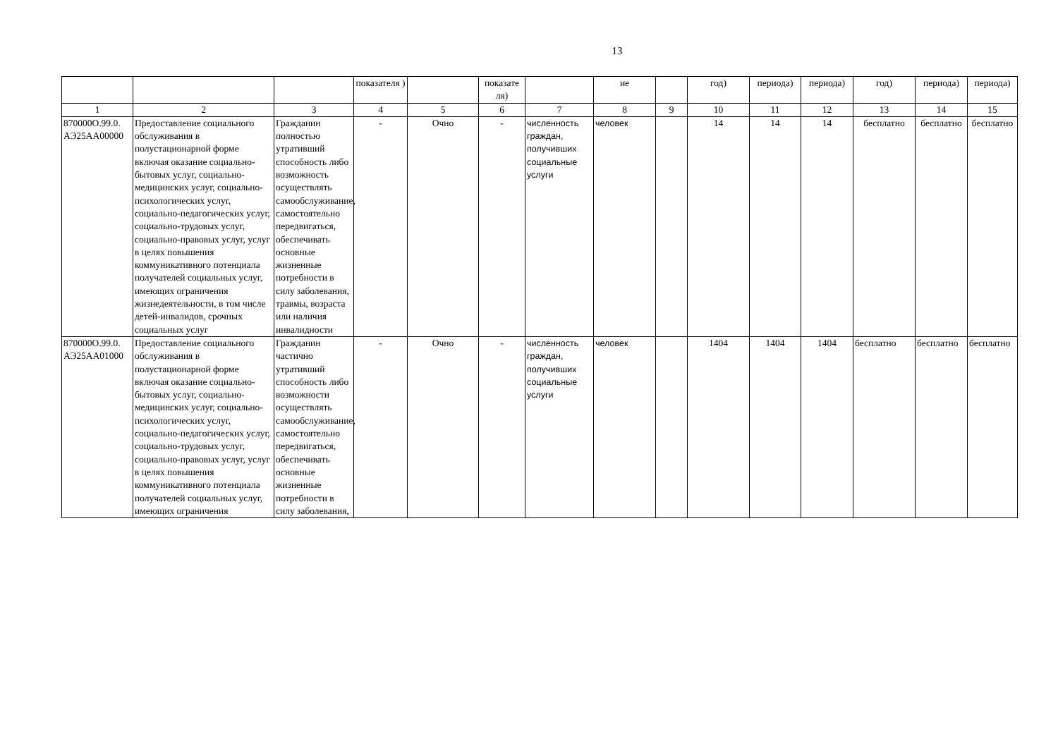13
| | | | показателя ) | | показате ля) | | ие | | год) | периода) | периода) | год) | периода) | периода) |
| --- | --- | --- | --- | --- | --- | --- | --- | --- | --- | --- | --- | --- | --- | --- |
| 1 | 2 | 3 | 4 | 5 | 6 | 7 | 8 | 9 | 10 | 11 | 12 | 13 | 14 | 15 |
| 870000О.99.0. АЭ25АА00000 | Предоставление социального обслуживания в полустационарной форме включая оказание социально-бытовых услуг, социально-медицинских услуг, социально-психологических услуг, социально-педагогических услуг, социально-трудовых услуг, социально-правовых услуг, услуг в целях повышения коммуникативного потенциала получателей социальных услуг, имеющих ограничения жизнедеятельности, в том числе детей-инвалидов, срочных социальных услуг | Гражданин полностью утративший способность либо возможность осуществлять самообслуживание, самостоятельно передвигаться, обеспечивать основные жизненные потребности в силу заболевания, травмы, возраста или наличия инвалидности | - | Очно | - | численность граждан, получивших социальные услуги | человек | | 14 | 14 | 14 | бесплатно | бесплатно | бесплатно |
| 870000О.99.0. АЭ25АА01000 | Предоставление социального обслуживания в полустационарной форме включая оказание социально-бытовых услуг, социально-медицинских услуг, социально-психологических услуг, социально-педагогических услуг, социально-трудовых услуг, социально-правовых услуг, услуг в целях повышения коммуникативного потенциала получателей социальных услуг, имеющих ограничения | Гражданин частично утративший способность либо возможности осуществлять самообслуживание, самостоятельно передвигаться, обеспечивать основные жизненные потребности в силу заболевания, | - | Очно | - | численность граждан, получивших социальные услуги | человек | | 1404 | 1404 | 1404 | бесплатно | бесплатно | бесплатно |